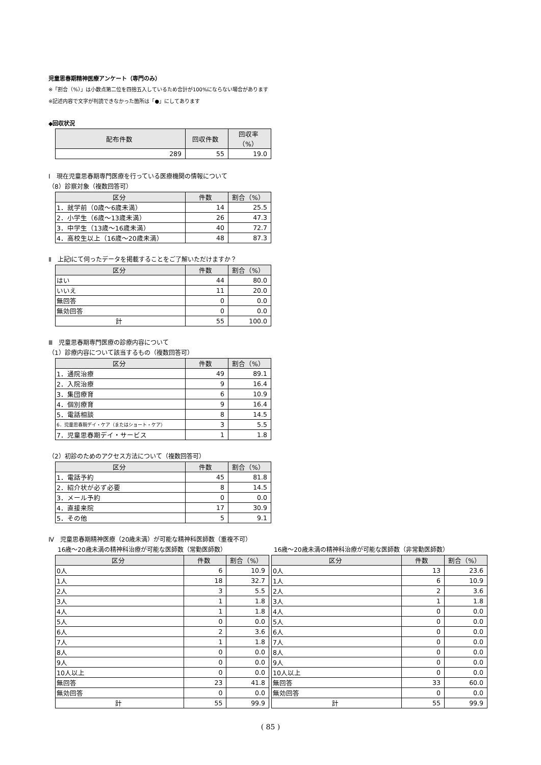児童思春期精神医療アンケート（専門のみ）
※「割合（%）」は小数点第二位を四捨五入しているため合計が100%にならない場合があります
※記述内容で文字が判読できなかった箇所は「●」にしてあります
◆回収状況
| 配布件数 | 回収件数 | 回収率（%） |
| --- | --- | --- |
| 289 | 55 | 19.0 |
Ⅰ　現在児童思春期専門医療を行っている医療機関の情報について
（8）診察対象（複数回答可）
| 区分 | 件数 | 割合（%） |
| --- | --- | --- |
| 1．就学前（0歳～6歳未満） | 14 | 25.5 |
| 2．小学生（6歳～13歳未満） | 26 | 47.3 |
| 3．中学生（13歳～16歳未満） | 40 | 72.7 |
| 4．高校生以上（16歳～20歳未満） | 48 | 87.3 |
Ⅱ　上記Ⅰにて伺ったデータを掲載することをご了解いただけますか？
| 区分 | 件数 | 割合（%） |
| --- | --- | --- |
| はい | 44 | 80.0 |
| いいえ | 11 | 20.0 |
| 無回答 | 0 | 0.0 |
| 無効回答 | 0 | 0.0 |
| 計 | 55 | 100.0 |
Ⅲ　児童思春期専門医療の診療内容について
（1）診療内容について該当するもの（複数回答可）
| 区分 | 件数 | 割合（%） |
| --- | --- | --- |
| 1．通院治療 | 49 | 89.1 |
| 2．入院治療 | 9 | 16.4 |
| 3．集団療育 | 6 | 10.9 |
| 4．個別療育 | 9 | 16.4 |
| 5．電話相談 | 8 | 14.5 |
| 6．児童思春期デイ・ケア（またはショート・ケア） | 3 | 5.5 |
| 7．児童思春期デイ・サービス | 1 | 1.8 |
（2）初診のためのアクセス方法について（複数回答可）
| 区分 | 件数 | 割合（%） |
| --- | --- | --- |
| 1．電話予約 | 45 | 81.8 |
| 2．紹介状が必ず必要 | 8 | 14.5 |
| 3．メール予約 | 0 | 0.0 |
| 4．直接来院 | 17 | 30.9 |
| 5．その他 | 5 | 9.1 |
Ⅳ　児童思春期精神医療（20歳未満）が可能な精神科医師数（重複不可）
16歳～20歳未満の精神科治療が可能な医師数（常勤医師数）
| 区分 | 件数 | 割合（%） |
| --- | --- | --- |
| 0人 | 6 | 10.9 |
| 1人 | 18 | 32.7 |
| 2人 | 3 | 5.5 |
| 3人 | 1 | 1.8 |
| 4人 | 1 | 1.8 |
| 5人 | 0 | 0.0 |
| 6人 | 2 | 3.6 |
| 7人 | 1 | 1.8 |
| 8人 | 0 | 0.0 |
| 9人 | 0 | 0.0 |
| 10人以上 | 0 | 0.0 |
| 無回答 | 23 | 41.8 |
| 無効回答 | 0 | 0.0 |
| 計 | 55 | 99.9 |
16歳～20歳未満の精神科治療が可能な医師数（非常勤医師数）
| 区分 | 件数 | 割合（%） |
| --- | --- | --- |
| 0人 | 13 | 23.6 |
| 1人 | 6 | 10.9 |
| 2人 | 2 | 3.6 |
| 3人 | 1 | 1.8 |
| 4人 | 0 | 0.0 |
| 5人 | 0 | 0.0 |
| 6人 | 0 | 0.0 |
| 7人 | 0 | 0.0 |
| 8人 | 0 | 0.0 |
| 9人 | 0 | 0.0 |
| 10人以上 | 0 | 0.0 |
| 無回答 | 33 | 60.0 |
| 無効回答 | 0 | 0.0 |
| 計 | 55 | 99.9 |
( 85 )